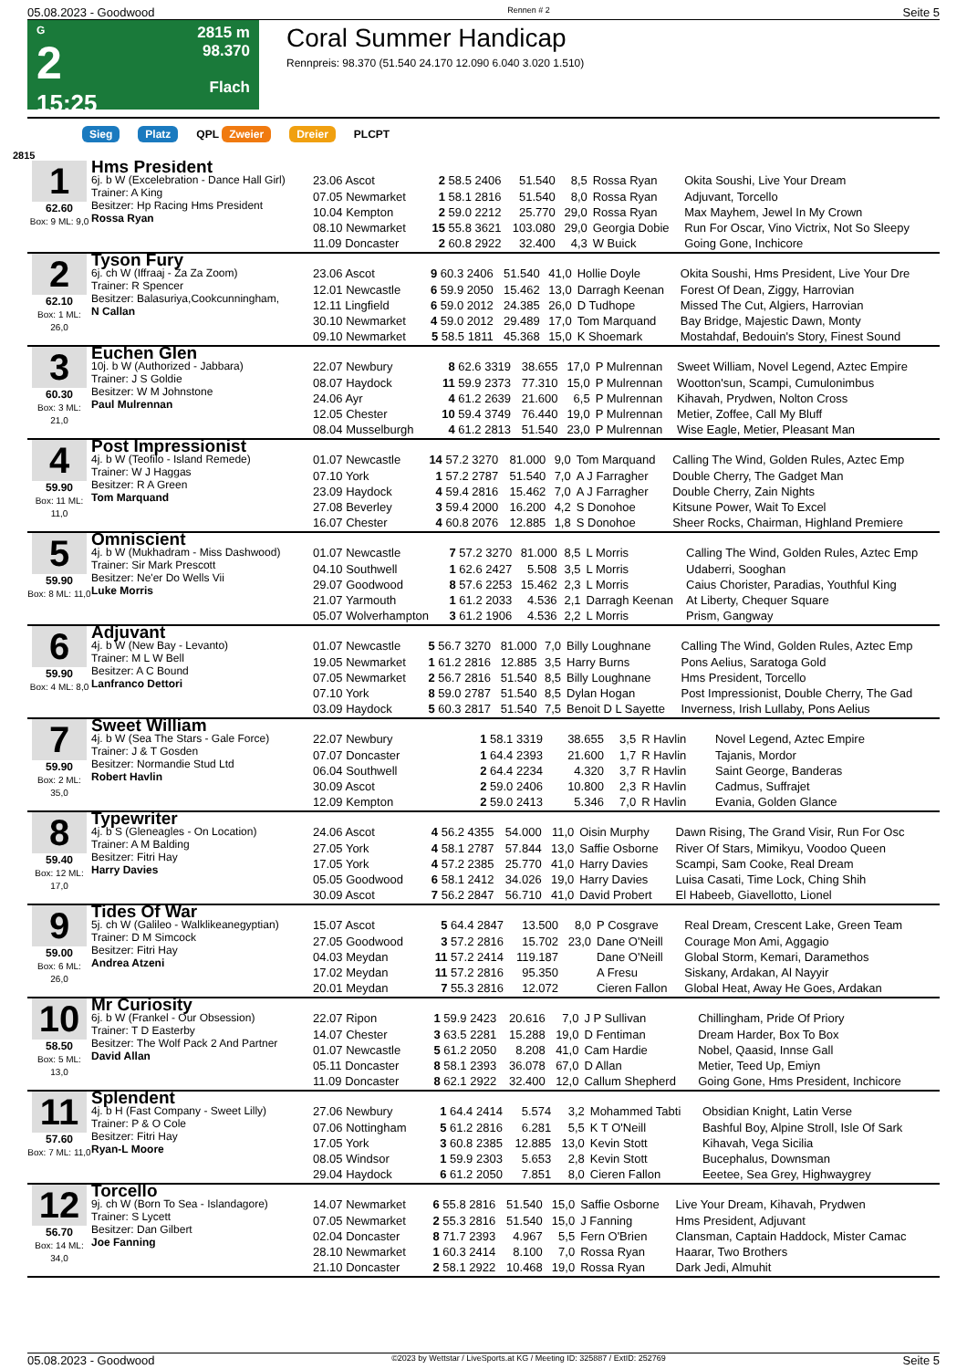05.08.2023 - Goodwood Rennen # 2 Seite 5
G
2
15:25
2815 m
98.370
Flach
Coral Summer Handicap
Rennpreis: 98.370 (51.540 24.170 12.090 6.040 3.020 1.510)
Sieg Platz QPL Zweier Dreier PLCPT
2815
1
62.60
Box: 9 ML: 9,0
Hms President
6j. b W (Excelebration - Dance Hall Girl)
Trainer: A King
Besitzer: Hp Racing Hms President
Rossa Ryan
| 23.06 Ascot | 2 58.5 2406 | 51.540 | 8,5 | Rossa Ryan | Okita Soushi, Live Your Dream |
| 07.05 Newmarket | 1 58.1 2816 | 51.540 | 8,0 | Rossa Ryan | Adjuvant, Torcello |
| 10.04 Kempton | 2 59.0 2212 | 25.770 | 29,0 | Rossa Ryan | Max Mayhem, Jewel In My Crown |
| 08.10 Newmarket | 15 55.8 3621 | 103.080 | 29,0 | Georgia Dobie | Run For Oscar, Vino Victrix, Not So Sleepy |
| 11.09 Doncaster | 2 60.8 2922 | 32.400 | 4,3 | W Buick | Going Gone, Inchicore |
2
62.10
Box: 1 ML: 26,0
Tyson Fury
6j. ch W (Iffraaj - Za Za Zoom)
Trainer: R Spencer
Besitzer: Balasuriya,Cookcunningham,
N Callan
| 23.06 Ascot | 9 60.3 2406 | 51.540 | 41,0 | Hollie Doyle | Okita Soushi, Hms President, Live Your Dre |
| 12.01 Newcastle | 6 59.9 2050 | 15.462 | 13,0 | Darragh Keenan | Forest Of Dean, Ziggy, Harrovian |
| 12.11 Lingfield | 6 59.0 2012 | 24.385 | 26,0 | D Tudhope | Missed The Cut, Algiers, Harrovian |
| 30.10 Newmarket | 4 59.0 2012 | 29.489 | 17,0 | Tom Marquand | Bay Bridge, Majestic Dawn, Monty |
| 09.10 Newmarket | 5 58.5 1811 | 45.368 | 15,0 | K Shoemark | Mostahdaf, Bedouin's Story, Finest Sound |
3
60.30
Box: 3 ML: 21,0
Euchen Glen
10j. b W (Authorized - Jabbara)
Trainer: J S Goldie
Besitzer: W M Johnstone
Paul Mulrennan
| 22.07 Newbury | 8 62.6 3319 | 38.655 | 17,0 | P Mulrennan | Sweet William, Novel Legend, Aztec Empire |
| 08.07 Haydock | 11 59.9 2373 | 77.310 | 15,0 | P Mulrennan | Wootton'sun, Scampi, Cumulonimbus |
| 24.06 Ayr | 4 61.2 2639 | 21.600 | 6,5 | P Mulrennan | Kihavah, Prydwen, Nolton Cross |
| 12.05 Chester | 10 59.4 3749 | 76.440 | 19,0 | P Mulrennan | Metier, Zoffee, Call My Bluff |
| 08.04 Musselburgh | 4 61.2 2813 | 51.540 | 23,0 | P Mulrennan | Wise Eagle, Metier, Pleasant Man |
4
59.90
Box: 11 ML: 11,0
Post Impressionist
4j. b W (Teofilo - Island Remede)
Trainer: W J Haggas
Besitzer: R A Green
Tom Marquand
| 01.07 Newcastle | 14 57.2 3270 | 81.000 | 9,0 | Tom Marquand | Calling The Wind, Golden Rules, Aztec Emp |
| 07.10 York | 1 57.2 2787 | 51.540 | 7,0 | A J Farragher | Double Cherry, The Gadget Man |
| 23.09 Haydock | 4 59.4 2816 | 15.462 | 7,0 | A J Farragher | Double Cherry, Zain Nights |
| 27.08 Beverley | 3 59.4 2000 | 16.200 | 4,2 | S Donohoe | Kitsune Power, Wait To Excel |
| 16.07 Chester | 4 60.8 2076 | 12.885 | 1,8 | S Donohoe | Sheer Rocks, Chairman, Highland Premiere |
5
59.90
Box: 8 ML: 11,0
Omniscient
4j. b W (Mukhadram - Miss Dashwood)
Trainer: Sir Mark Prescott
Besitzer: Ne'er Do Wells Vii
Luke Morris
| 01.07 Newcastle | 7 57.2 3270 | 81.000 | 8,5 | L Morris | Calling The Wind, Golden Rules, Aztec Emp |
| 04.10 Southwell | 1 62.6 2427 | 5.508 | 3,5 | L Morris | Udaberri, Sooghan |
| 29.07 Goodwood | 8 57.6 2253 | 15.462 | 2,3 | L Morris | Caius Chorister, Paradias, Youthful King |
| 21.07 Yarmouth | 1 61.2 2033 | 4.536 | 2,1 | Darragh Keenan | At Liberty, Chequer Square |
| 05.07 Wolverhampton | 3 61.2 1906 | 4.536 | 2,2 | L Morris | Prism, Gangway |
6
59.90
Box: 4 ML: 8,0
Adjuvant
4j. b W (New Bay - Levanto)
Trainer: M L W Bell
Besitzer: A C Bound
Lanfranco Dettori
| 01.07 Newcastle | 5 56.7 3270 | 81.000 | 7,0 | Billy Loughnane | Calling The Wind, Golden Rules, Aztec Emp |
| 19.05 Newmarket | 1 61.2 2816 | 12.885 | 3,5 | Harry Burns | Pons Aelius, Saratoga Gold |
| 07.05 Newmarket | 2 56.7 2816 | 51.540 | 8,5 | Billy Loughnane | Hms President, Torcello |
| 07.10 York | 8 59.0 2787 | 51.540 | 8,5 | Dylan Hogan | Post Impressionist, Double Cherry, The Gad |
| 03.09 Haydock | 5 60.3 2817 | 51.540 | 7,5 | Benoit D L Sayette | Inverness, Irish Lullaby, Pons Aelius |
7
59.90
Box: 2 ML: 35,0
Sweet William
4j. b W (Sea The Stars - Gale Force)
Trainer: J & T Gosden
Besitzer: Normandie Stud Ltd
Robert Havlin
| 22.07 Newbury | 1 58.1 3319 | 38.655 | 3,5 | R Havlin | Novel Legend, Aztec Empire |
| 07.07 Doncaster | 1 64.4 2393 | 21.600 | 1,7 | R Havlin | Tajanis, Mordor |
| 06.04 Southwell | 2 64.4 2234 | 4.320 | 3,7 | R Havlin | Saint George, Banderas |
| 30.09 Ascot | 2 59.0 2406 | 10.800 | 2,3 | R Havlin | Cadmus, Suffrajet |
| 12.09 Kempton | 2 59.0 2413 | 5.346 | 7,0 | R Havlin | Evania, Golden Glance |
8
59.40
Box: 12 ML: 17,0
Typewriter
4j. b S (Gleneagles - On Location)
Trainer: A M Balding
Besitzer: Fitri Hay
Harry Davies
| 24.06 Ascot | 4 56.2 4355 | 54.000 | 11,0 | Oisin Murphy | Dawn Rising, The Grand Visir, Run For Osc |
| 27.05 York | 4 58.1 2787 | 57.844 | 13,0 | Saffie Osborne | River Of Stars, Mimikyu, Voodoo Queen |
| 17.05 York | 4 57.2 2385 | 25.770 | 41,0 | Harry Davies | Scampi, Sam Cooke, Real Dream |
| 05.05 Goodwood | 6 58.1 2412 | 34.026 | 19,0 | Harry Davies | Luisa Casati, Time Lock, Ching Shih |
| 30.09 Ascot | 7 56.2 2847 | 56.710 | 41,0 | David Probert | El Habeeb, Giavellotto, Lionel |
9
59.00
Box: 6 ML: 26,0
Tides Of War
5j. ch W (Galileo - Walklikeanegyptian)
Trainer: D M Simcock
Besitzer: Fitri Hay
Andrea Atzeni
| 15.07 Ascot | 5 64.4 2847 | 13.500 | 8,0 | P Cosgrave | Real Dream, Crescent Lake, Green Team |
| 27.05 Goodwood | 3 57.2 2816 | 15.702 | 23,0 | Dane O'Neill | Courage Mon Ami, Aggagio |
| 04.03 Meydan | 11 57.2 2414 | 119.187 | | Dane O'Neill | Global Storm, Kemari, Daramethos |
| 17.02 Meydan | 11 57.2 2816 | 95.350 | | A Fresu | Siskany, Ardakan, Al Nayyir |
| 20.01 Meydan | 7 55.3 2816 | 12.072 | | Cieren Fallon | Global Heat, Away He Goes, Ardakan |
10
58.50
Box: 5 ML: 13,0
Mr Curiosity
6j. b W (Frankel - Our Obsession)
Trainer: T D Easterby
Besitzer: The Wolf Pack 2 And Partner
David Allan
| 22.07 Ripon | 1 59.9 2423 | 20.616 | 7,0 | J P Sullivan | Chillingham, Pride Of Priory |
| 14.07 Chester | 3 63.5 2281 | 15.288 | 19,0 | D Fentiman | Dream Harder, Box To Box |
| 01.07 Newcastle | 5 61.2 2050 | 8.208 | 41,0 | Cam Hardie | Nobel, Qaasid, Innse Gall |
| 05.11 Doncaster | 8 58.1 2393 | 36.078 | 67,0 | D Allan | Metier, Teed Up, Emiyn |
| 11.09 Doncaster | 8 62.1 2922 | 32.400 | 12,0 | Callum Shepherd | Going Gone, Hms President, Inchicore |
11
57.60
Box: 7 ML: 11,0
Splendent
4j. b H (Fast Company - Sweet Lilly)
Trainer: P & O Cole
Besitzer: Fitri Hay
Ryan-L Moore
| 27.06 Newbury | 1 64.4 2414 | 5.574 | 3,2 | Mohammed Tabti | Obsidian Knight, Latin Verse |
| 07.06 Nottingham | 5 61.2 2816 | 6.281 | 5,5 | K T O'Neill | Bashful Boy, Alpine Stroll, Isle Of Sark |
| 17.05 York | 3 60.8 2385 | 12.885 | 13,0 | Kevin Stott | Kihavah, Vega Sicilia |
| 08.05 Windsor | 1 59.9 2303 | 5.653 | 2,8 | Kevin Stott | Bucephalus, Downsman |
| 29.04 Haydock | 6 61.2 2050 | 7.851 | 8,0 | Cieren Fallon | Eeetee, Sea Grey, Highwaygrey |
12
56.70
Box: 14 ML: 34,0
Torcello
9j. ch W (Born To Sea - Islandagore)
Trainer: S Lycett
Besitzer: Dan Gilbert
Joe Fanning
| 14.07 Newmarket | 6 55.8 2816 | 51.540 | 15,0 | Saffie Osborne | Live Your Dream, Kihavah, Prydwen |
| 07.05 Newmarket | 2 55.3 2816 | 51.540 | 15,0 | J Fanning | Hms President, Adjuvant |
| 02.04 Doncaster | 8 71.7 2393 | 4.967 | 5,5 | Fern O'Brien | Clansman, Captain Haddock, Mister Camac |
| 28.10 Newmarket | 1 60.3 2414 | 8.100 | 7,0 | Rossa Ryan | Haarar, Two Brothers |
| 21.10 Doncaster | 2 58.1 2922 | 10.468 | 19,0 | Rossa Ryan | Dark Jedi, Almuhit |
05.08.2023 - Goodwood ©2023 by Wettstar / LiveSports.at KG / Meeting ID: 325887 / ExtID: 252769 Seite 5